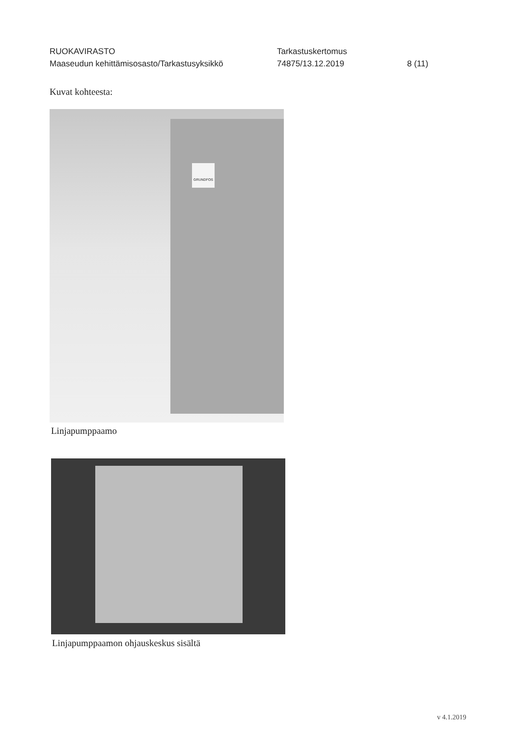RUOKAVIRASTO Tarkastuskertomus
Maaseudun kehittämisosasto/Tarkastusyksikkö 74875/13.12.2019 8 (11)
Kuvat kohteesta:
GRUNDFOS
Linjapumppaamo
Linjapumppaamon ohjauskeskus sisältä
v 4.1.2019